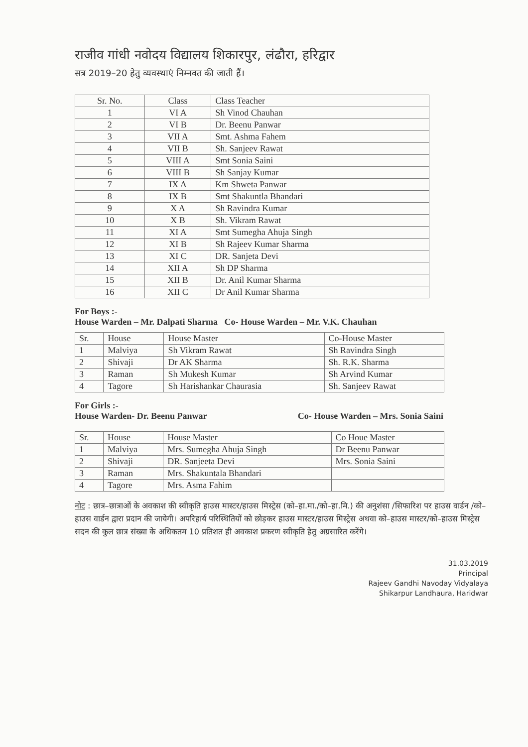राजीव गांधी नवोदय विद्यालय शिकारपुर, लंढौरा, हरिद्वार
सत्र 2019–20 हेतु व्यवस्थाएं निम्नवत की जाती हैं।
| Sr. No. | Class | Class Teacher |
| --- | --- | --- |
| 1 | VI A | Sh Vinod Chauhan |
| 2 | VI B | Dr. Beenu Panwar |
| 3 | VII A | Smt. Ashma Fahem |
| 4 | VII B | Sh. Sanjeev Rawat |
| 5 | VIII A | Smt Sonia Saini |
| 6 | VIII B | Sh Sanjay Kumar |
| 7 | IX A | Km Shweta Panwar |
| 8 | IX B | Smt Shakuntla Bhandari |
| 9 | X A | Sh Ravindra Kumar |
| 10 | X B | Sh. Vikram Rawat |
| 11 | XI A | Smt Sumegha Ahuja Singh |
| 12 | XI B | Sh Rajeev Kumar Sharma |
| 13 | XI C | DR. Sanjeta Devi |
| 14 | XII A | Sh DP Sharma |
| 15 | XII B | Dr. Anil Kumar Sharma |
| 16 | XII C | Dr Anil Kumar Sharma |
For Boys :-
House Warden – Mr. Dalpati Sharma Co- House Warden – Mr. V.K. Chauhan
| Sr. | House | House Master | Co-House Master |
| --- | --- | --- | --- |
| 1 | Malviya | Sh Vikram Rawat | Sh Ravindra Singh |
| 2 | Shivaji | Dr AK Sharma | Sh. R.K. Sharma |
| 3 | Raman | Sh Mukesh Kumar | Sh Arvind Kumar |
| 4 | Tagore | Sh Harishankar Chaurasia | Sh. Sanjeev Rawat |
For Girls :-
House Warden- Dr. Beenu Panwar Co- House Warden – Mrs. Sonia Saini
| Sr. | House | House Master | Co Houe Master |
| --- | --- | --- | --- |
| 1 | Malviya | Mrs. Sumegha Ahuja Singh | Dr Beenu Panwar |
| 2 | Shivaji | DR. Sanjeeta Devi | Mrs. Sonia Saini |
| 3 | Raman | Mrs. Shakuntala Bhandari | |
| 4 | Tagore | Mrs. Asma Fahim | |
नोट : छात्र–छात्राओं के अवकाश की स्वीकृति हाउस मास्टर/हाउस मिस्ट्रेस (को–हा.मा./को–हा.मि.) की अनुशंसा /सिफारिश पर हाउस वार्डन /को–हाउस वार्डन द्वारा प्रदान की जायेगी। अपरिहार्य परिस्थितियों को छोड़कर हाउस मास्टर/हाउस मिस्ट्रेस अथवा को–हाउस मास्टर/को–हाउस मिस्ट्रेस सदन की कुल छात्र संख्या के अधिकतम 10 प्रतिशत ही अवकाश प्रकरण स्वीकृति हेतु अग्रसारित करेंगे।
31.03.2019
Principal
Rajeev Gandhi Navoday Vidyalaya
Shikarpur Landhaura, Haridwar